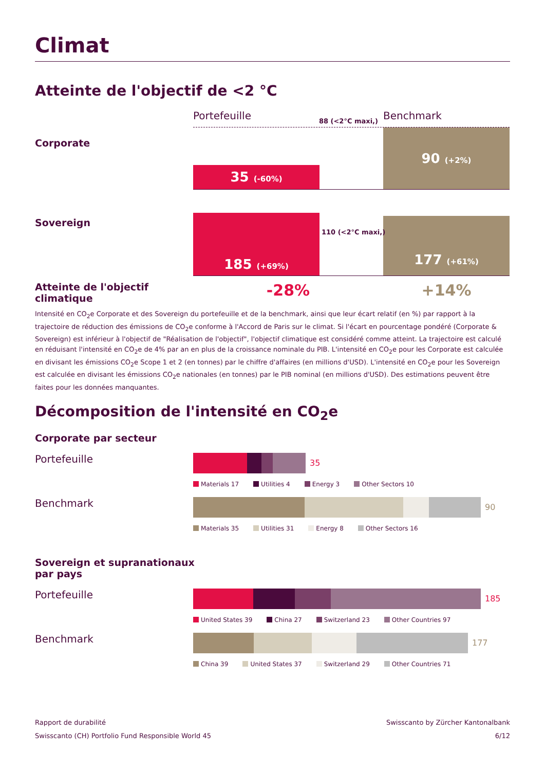Climat
Atteinte de l'objectif de <2 °C
Portefeuille Benchmark
Corporate
88 (<2°C maxi,)
35 (-60%) 90 (+2%)
Sovereign
185 (+69%) 177 (+61%)
110 (<2°C maxi,)
Atteinte de l'objectif climatique
-28% +14%
Intensité en CO<sub>2</sub>e Corporate et des Sovereign du portefeuille et de la benchmark, ainsi que leur écart relatif (en %) par rapport à la trajectoire de réduction des émissions de CO<sub>2</sub>e conforme à l'Accord de Paris sur le climat. Si l'écart en pourcentage pondéré (Corporate & Sovereign) est inférieur à l'objectif de "Réalisation de l'objectif", l'objectif climatique est considéré comme atteint. La trajectoire est calculé en réduisant l'intensité en CO<sub>2</sub>e de 4% par an en plus de la croissance nominale du PIB. L'intensité en CO<sub>2</sub>e pour les Corporate est calculée en divisant les émissions CO<sub>2</sub>e Scope 1 et 2 (en tonnes) par le chiffre d'affaires (en millions d'USD). L'intensité en CO<sub>2</sub>e pour les Sovereign est calculée en divisant les émissions CO<sub>2</sub>e nationales (en tonnes) par le PIB nominal (en millions d'USD). Des estimations peuvent être faites pour les données manquantes.
Décomposition de l'intensité en CO<sub>2</sub>e
Corporate par secteur
Portefeuille
35
Materials 17 Utilities 4 Energy 3 Other Sectors 10
Benchmark
90
Materials 35 Utilities 31 Energy 8 Other Sectors 16
Sovereign et supranationaux
par pays
Portefeuille
185
United States 39 China 27 Switzerland 23 Other Countries 97
Benchmark
177
China 39 United States 37 Switzerland 29 Other Countries 71
Rapport de durabilité
Swisscanto (CH) Portfolio Fund Responsible World 45
Swisscanto by Zürcher Kantonalbank
6/12